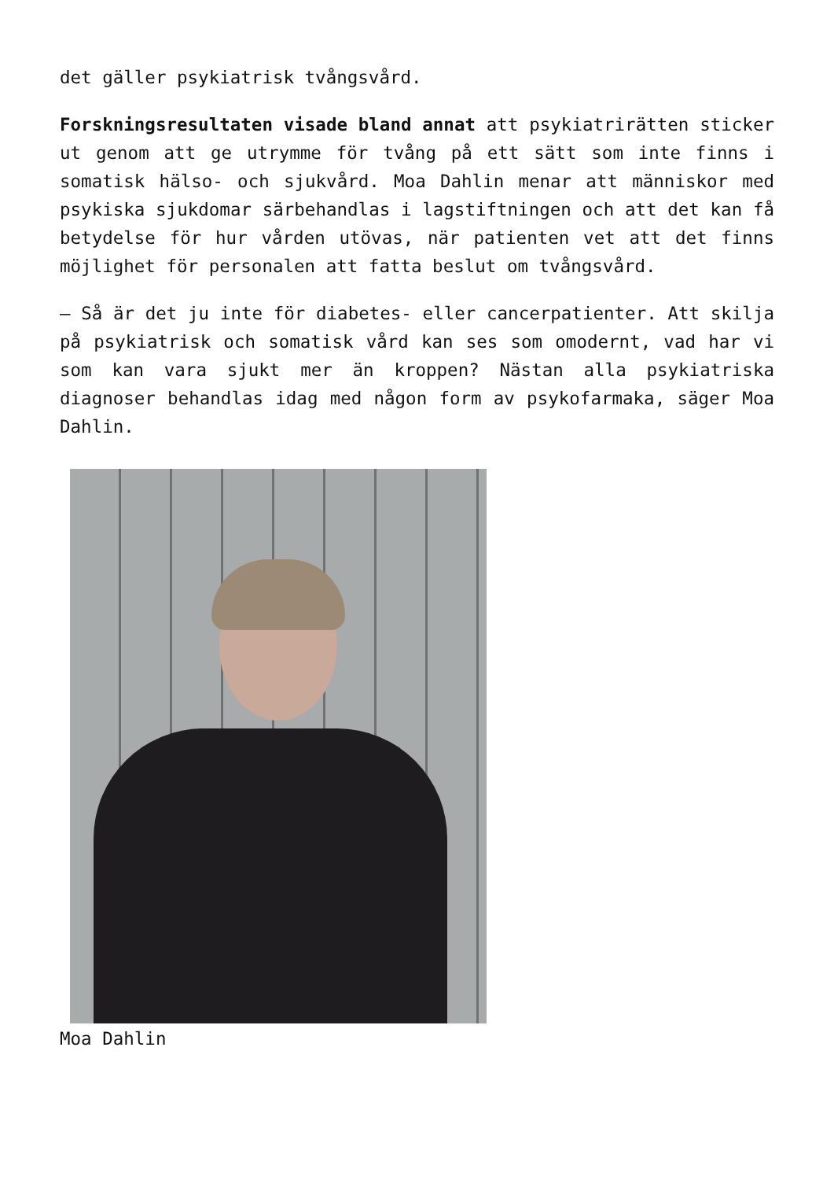det gäller psykiatrisk tvångsvård.
Forskningsresultaten visade bland annat att psykiatrirätten sticker ut genom att ge utrymme för tvång på ett sätt som inte finns i somatisk hälso- och sjukvård. Moa Dahlin menar att människor med psykiska sjukdomar särbehandlas i lagstiftningen och att det kan få betydelse för hur vården utövas, när patienten vet att det finns möjlighet för personalen att fatta beslut om tvångsvård.
– Så är det ju inte för diabetes- eller cancerpatienter. Att skilja på psykiatrisk och somatisk vård kan ses som omodernt, vad har vi som kan vara sjukt mer än kroppen? Nästan alla psykiatriska diagnoser behandlas idag med någon form av psykofarmaka, säger Moa Dahlin.
Moa Dahlin